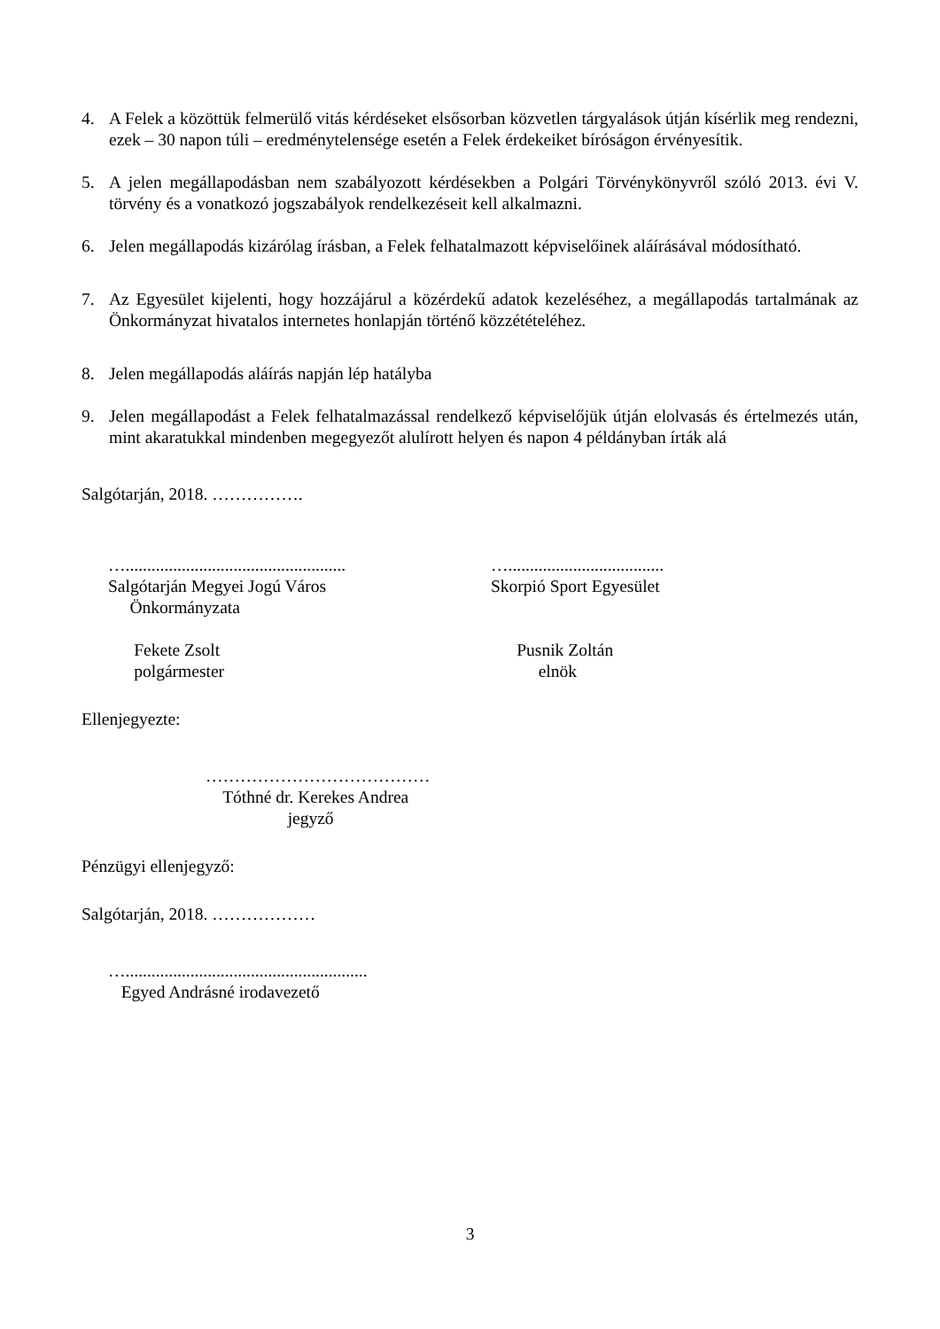4. A Felek a közöttük felmerülő vitás kérdéseket elsősorban közvetlen tárgyalások útján kísérlik meg rendezni, ezek – 30 napon túli – eredménytelensége esetén a Felek érdekeiket bíróságon érvényesítik.
5. A jelen megállapodásban nem szabályozott kérdésekben a Polgári Törvénykönyvről szóló 2013. évi V. törvény és a vonatkozó jogszabályok rendelkezéseit kell alkalmazni.
6. Jelen megállapodás kizárólag írásban, a Felek felhatalmazott képviselőinek aláírásával módosítható.
7. Az Egyesület kijelenti, hogy hozzájárul a közérdekű adatok kezeléséhez, a megállapodás tartalmának az Önkormányzat hivatalos internetes honlapján történő közzétételéhez.
8. Jelen megállapodás aláírás napján lép hatályba
9. Jelen megállapodást a Felek felhatalmazással rendelkező képviselőjük útján elolvasás és értelmezés után, mint akaratukkal mindenben megegyezőt alulírott helyen és napon 4 példányban írták alá
Salgótarján, 2018. …………….
…................................................... Salgótarján Megyei Jogú Város Önkormányzata Fekete Zsolt polgármester
….................................... Skorpió Sport Egyesület Pusnik Zoltán elnök
Ellenjegyezte:
………………………………… Tóthné dr. Kerekes Andrea jegyző
Pénzügyi ellenjegyző:
Salgótarján, 2018. ………………
…........................................................ Egyed Andrásné irodavezető
3